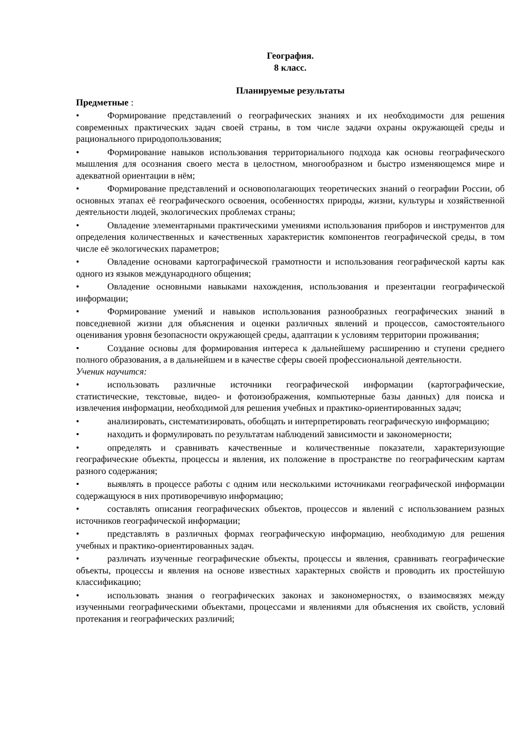География.
8 класс.
Планируемые результаты
Предметные :
• Формирование представлений о географических знаниях и их необходимости для решения современных практических задач своей страны, в том числе задачи охраны окружающей среды и рационального природопользования;
• Формирование навыков использования территориального подхода как основы географического мышления для осознания своего места в целостном, многообразном и быстро изменяющемся мире и адекватной ориентации в нём;
• Формирование представлений и основополагающих теоретических знаний о географии России, об основных этапах её географического освоения, особенностях природы, жизни, культуры и хозяйственной деятельности людей, экологических проблемах страны;
• Овладение элементарными практическими умениями использования приборов и инструментов для определения количественных и качественных характеристик компонентов географической среды, в том числе её экологических параметров;
• Овладение основами картографической грамотности и использования географической карты как одного из языков международного общения;
• Овладение основными навыками нахождения, использования и презентации географической информации;
• Формирование умений и навыков использования разнообразных географических знаний в повседневной жизни для объяснения и оценки различных явлений и процессов, самостоятельного оценивания уровня безопасности окружающей среды, адаптации к условиям территории проживания;
• Создание основы для формирования интереса к дальнейшему расширению и ступени среднего полного образования, а в дальнейшем и в качестве сферы своей профессиональной деятельности.
Ученик научится:
• использовать различные источники географической информации (картографические, статистические, текстовые, видео- и фотоизображения, компьютерные базы данных) для поиска и извлечения информации, необходимой для решения учебных и практико-ориентированных задач;
• анализировать, систематизировать, обобщать и интерпретировать географическую информацию;
• находить и формулировать по результатам наблюдений зависимости и закономерности;
• определять и сравнивать качественные и количественные показатели, характеризующие географические объекты, процессы и явления, их положение в пространстве по географическим картам разного содержания;
• выявлять в процессе работы с одним или несколькими источниками географической информации содержащуюся в них противоречивую информацию;
• составлять описания географических объектов, процессов и явлений с использованием разных источников географической информации;
• представлять в различных формах географическую информацию, необходимую для решения учебных и практико-ориентированных задач.
• различать изученные географические объекты, процессы и явления, сравнивать географические объекты, процессы и явления на основе известных характерных свойств и проводить их простейшую классификацию;
• использовать знания о географических законах и закономерностях, о взаимосвязях между изученными географическими объектами, процессами и явлениями для объяснения их свойств, условий протекания и географических различий;